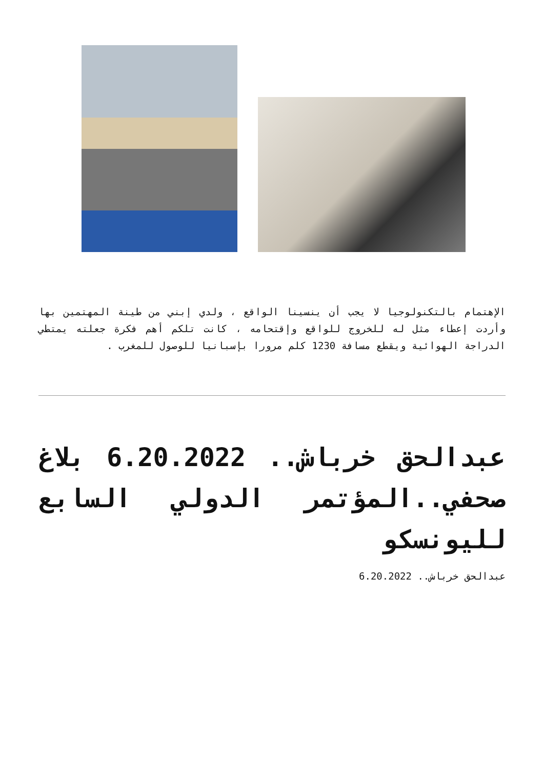الإهتمام بالتكنولوجيا لا يجب أن ينسينا الواقع ، ولدي إبني من طينة المهتمين بها وأردت إعطاء مثل له للخروج للواقع وإقتحامه ، كانت تلكم أهم فكرة جعلته يمتطي الدراجة الهوائية ويقطع مسافة 1230 كلم مرورا بإسبانيا للوصول للمغرب .
عبدالحق خرباش.. 6.20.2022 بلاغ صحفي..المؤتمر الدولي السابع لليونسكو
عبدالحق خرباش.. 6.20.2022